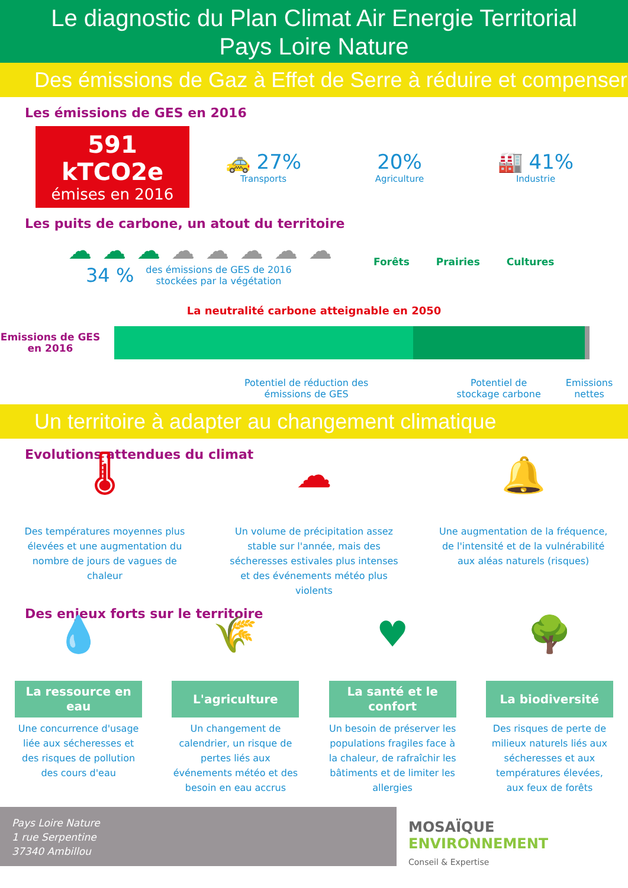Le diagnostic du Plan Climat Air Energie Territorial
Pays Loire Nature
Des émissions de Gaz à Effet de Serre à réduire et compenser
Les émissions de GES en 2016
591 kTCO2e
émises en 2016
🚕 27%
Transports
20%
Agriculture
🏭 41%
Industrie
Les puits de carbone, un atout du territoire
☁ ☁ ☁ ☁ ☁ ☁ ☁ ☁
34 % des émissions de GES de 2016
stockées par la végétation
Forêts Prairies Cultures
La neutralité carbone atteignable en 2050
Emissions de GES en 2016
Potentiel de réduction des
émissions de GES
Potentiel de stockage carbone
Emissions nettes
Un territoire à adapter au changement climatique
Evolutions attendues du climat
🌡
Des températures moyennes plus élevées et une augmentation du nombre de jours de vagues de chaleur
☁
Un volume de précipitation assez stable sur l'année, mais des sécheresses estivales plus intenses et des événements météo plus violents
🔔
Une augmentation de la fréquence, de l'intensité et de la vulnérabilité aux aléas naturels (risques)
Des enjeux forts sur le territoire
💧
La ressource en eau
Une concurrence d'usage liée aux sécheresses et des risques de pollution des cours d'eau
🌾
L'agriculture
Un changement de calendrier, un risque de pertes liés aux événements météo et des besoin en eau accrus
♥
La santé et le confort
Un besoin de préserver les populations fragiles face à la chaleur, de rafraîchir les bâtiments et de limiter les allergies
🌳
La biodiversité
Des risques de perte de milieux naturels liés aux sécheresses et aux températures élevées, aux feux de forêts
Pays Loire Nature
1 rue Serpentine
37340 Ambillou
MOSAÏQUE
ENVIRONNEMENT
Conseil & Expertise